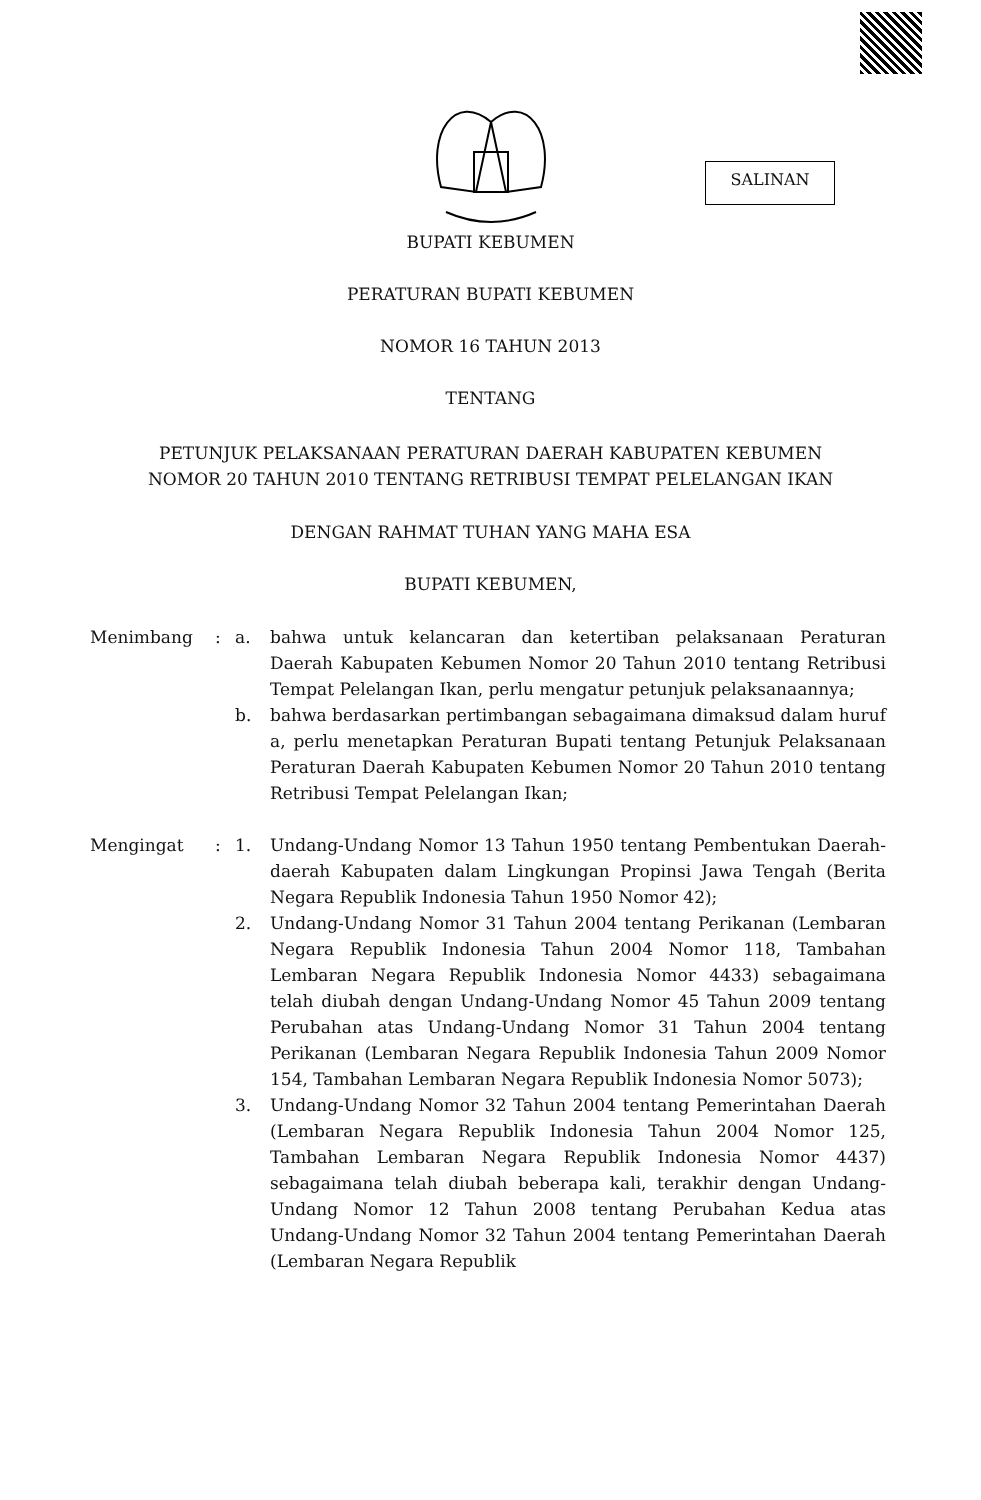SALINAN
BUPATI KEBUMEN
PERATURAN BUPATI KEBUMEN
NOMOR 16 TAHUN 2013
TENTANG
PETUNJUK PELAKSANAAN PERATURAN DAERAH KABUPATEN KEBUMEN
NOMOR 20 TAHUN 2010 TENTANG RETRIBUSI TEMPAT PELELANGAN IKAN
DENGAN RAHMAT TUHAN YANG MAHA ESA
BUPATI KEBUMEN,
Menimbang : a. bahwa untuk kelancaran dan ketertiban pelaksanaan Peraturan Daerah Kabupaten Kebumen Nomor 20 Tahun 2010 tentang Retribusi Tempat Pelelangan Ikan, perlu mengatur petunjuk pelaksanaannya;
b. bahwa berdasarkan pertimbangan sebagaimana dimaksud dalam huruf a, perlu menetapkan Peraturan Bupati tentang Petunjuk Pelaksanaan Peraturan Daerah Kabupaten Kebumen Nomor 20 Tahun 2010 tentang Retribusi Tempat Pelelangan Ikan;
Mengingat : 1. Undang-Undang Nomor 13 Tahun 1950 tentang Pembentukan Daerah-daerah Kabupaten dalam Lingkungan Propinsi Jawa Tengah (Berita Negara Republik Indonesia Tahun 1950 Nomor 42);
2. Undang-Undang Nomor 31 Tahun 2004 tentang Perikanan (Lembaran Negara Republik Indonesia Tahun 2004 Nomor 118, Tambahan Lembaran Negara Republik Indonesia Nomor 4433) sebagaimana telah diubah dengan Undang-Undang Nomor 45 Tahun 2009 tentang Perubahan atas Undang-Undang Nomor 31 Tahun 2004 tentang Perikanan (Lembaran Negara Republik Indonesia Tahun 2009 Nomor 154, Tambahan Lembaran Negara Republik Indonesia Nomor 5073);
3. Undang-Undang Nomor 32 Tahun 2004 tentang Pemerintahan Daerah (Lembaran Negara Republik Indonesia Tahun 2004 Nomor 125, Tambahan Lembaran Negara Republik Indonesia Nomor 4437) sebagaimana telah diubah beberapa kali, terakhir dengan Undang-Undang Nomor 12 Tahun 2008 tentang Perubahan Kedua atas Undang-Undang Nomor 32 Tahun 2004 tentang Pemerintahan Daerah (Lembaran Negara Republik